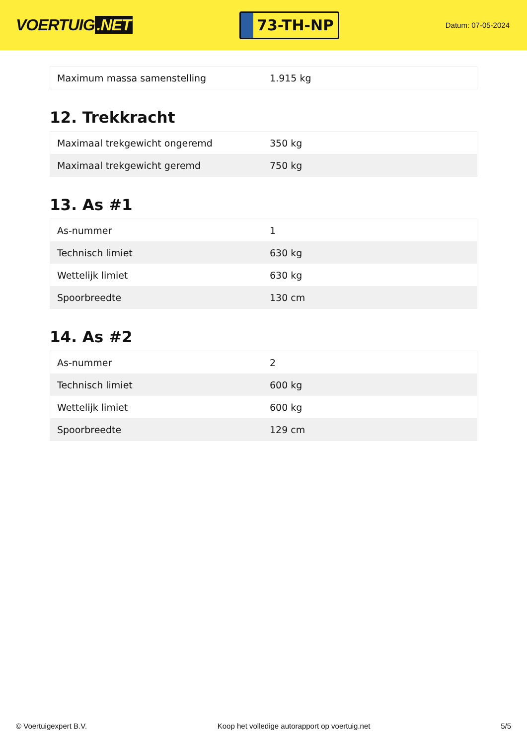VOERTUIG.NET
73-TH-NP
Datum: 07-05-2024
| Maximum massa samenstelling | 1.915 kg |
12. Trekkracht
| Maximaal trekgewicht ongeremd | 350 kg |
| Maximaal trekgewicht geremd | 750 kg |
13. As #1
| As-nummer | 1 |
| Technisch limiet | 630 kg |
| Wettelijk limiet | 630 kg |
| Spoorbreedte | 130 cm |
14. As #2
| As-nummer | 2 |
| Technisch limiet | 600 kg |
| Wettelijk limiet | 600 kg |
| Spoorbreedte | 129 cm |
© Voertuigexpert B.V. Koop het volledige autorapport op voertuig.net 5/5